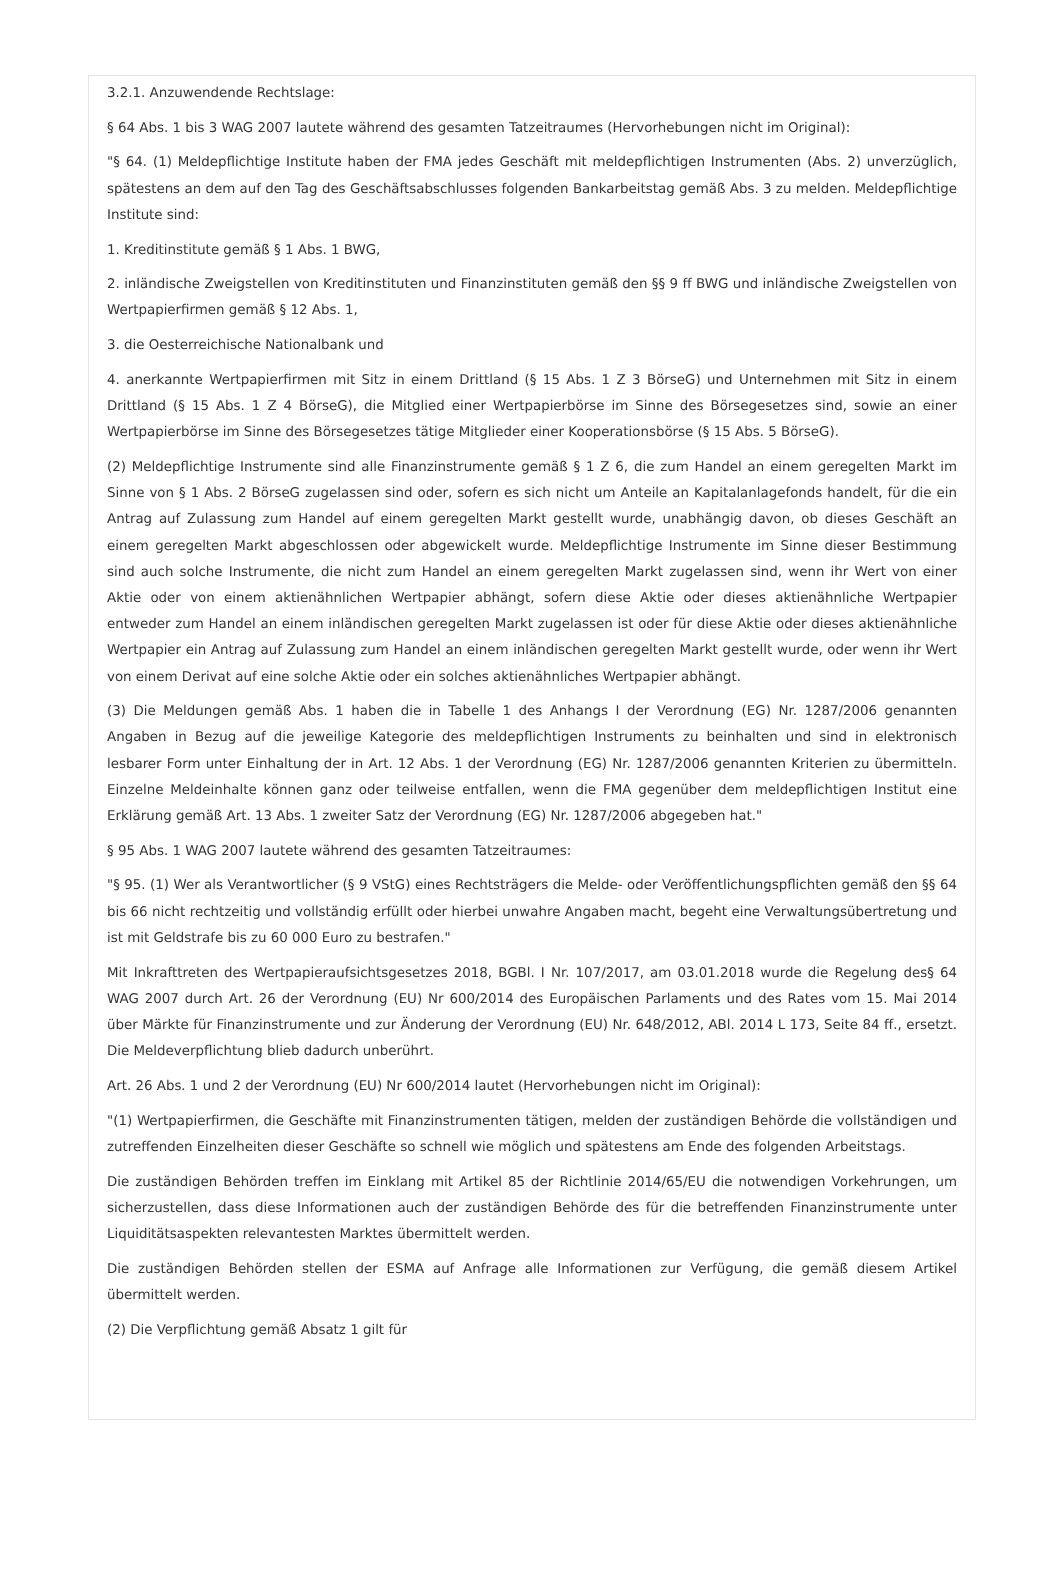3.2.1. Anzuwendende Rechtslage:
§ 64 Abs. 1 bis 3 WAG 2007 lautete während des gesamten Tatzeitraumes (Hervorhebungen nicht im Original):
"§ 64. (1) Meldepflichtige Institute haben der FMA jedes Geschäft mit meldepflichtigen Instrumenten (Abs. 2) unverzüglich, spätestens an dem auf den Tag des Geschäftsabschlusses folgenden Bankarbeitstag gemäß Abs. 3 zu melden. Meldepflichtige Institute sind:
1. Kreditinstitute gemäß § 1 Abs. 1 BWG,
2. inländische Zweigstellen von Kreditinstituten und Finanzinstituten gemäß den §§ 9 ff BWG und inländische Zweigstellen von Wertpapierfirmen gemäß § 12 Abs. 1,
3. die Oesterreichische Nationalbank und
4. anerkannte Wertpapierfirmen mit Sitz in einem Drittland (§ 15 Abs. 1 Z 3 BörseG) und Unternehmen mit Sitz in einem Drittland (§ 15 Abs. 1 Z 4 BörseG), die Mitglied einer Wertpapierbörse im Sinne des Börsegesetzes sind, sowie an einer Wertpapierbörse im Sinne des Börsegesetzes tätige Mitglieder einer Kooperationsbörse (§ 15 Abs. 5 BörseG).
(2) Meldepflichtige Instrumente sind alle Finanzinstrumente gemäß § 1 Z 6, die zum Handel an einem geregelten Markt im Sinne von § 1 Abs. 2 BörseG zugelassen sind oder, sofern es sich nicht um Anteile an Kapitalanlagefonds handelt, für die ein Antrag auf Zulassung zum Handel auf einem geregelten Markt gestellt wurde, unabhängig davon, ob dieses Geschäft an einem geregelten Markt abgeschlossen oder abgewickelt wurde. Meldepflichtige Instrumente im Sinne dieser Bestimmung sind auch solche Instrumente, die nicht zum Handel an einem geregelten Markt zugelassen sind, wenn ihr Wert von einer Aktie oder von einem aktienähnlichen Wertpapier abhängt, sofern diese Aktie oder dieses aktienähnliche Wertpapier entweder zum Handel an einem inländischen geregelten Markt zugelassen ist oder für diese Aktie oder dieses aktienähnliche Wertpapier ein Antrag auf Zulassung zum Handel an einem inländischen geregelten Markt gestellt wurde, oder wenn ihr Wert von einem Derivat auf eine solche Aktie oder ein solches aktienähnliches Wertpapier abhängt.
(3) Die Meldungen gemäß Abs. 1 haben die in Tabelle 1 des Anhangs I der Verordnung (EG) Nr. 1287/2006 genannten Angaben in Bezug auf die jeweilige Kategorie des meldepflichtigen Instruments zu beinhalten und sind in elektronisch lesbarer Form unter Einhaltung der in Art. 12 Abs. 1 der Verordnung (EG) Nr. 1287/2006 genannten Kriterien zu übermitteln. Einzelne Meldeinhalte können ganz oder teilweise entfallen, wenn die FMA gegenüber dem meldepflichtigen Institut eine Erklärung gemäß Art. 13 Abs. 1 zweiter Satz der Verordnung (EG) Nr. 1287/2006 abgegeben hat."
§ 95 Abs. 1 WAG 2007 lautete während des gesamten Tatzeitraumes:
"§ 95. (1) Wer als Verantwortlicher (§ 9 VStG) eines Rechtsträgers die Melde- oder Veröffentlichungspflichten gemäß den §§ 64 bis 66 nicht rechtzeitig und vollständig erfüllt oder hierbei unwahre Angaben macht, begeht eine Verwaltungsübertretung und ist mit Geldstrafe bis zu 60 000 Euro zu bestrafen."
Mit Inkrafttreten des Wertpapieraufsichtsgesetzes 2018, BGBl. I Nr. 107/2017, am 03.01.2018 wurde die Regelung des§ 64 WAG 2007 durch Art. 26 der Verordnung (EU) Nr 600/2014 des Europäischen Parlaments und des Rates vom 15. Mai 2014 über Märkte für Finanzinstrumente und zur Änderung der Verordnung (EU) Nr. 648/2012, ABl. 2014 L 173, Seite 84 ff., ersetzt. Die Meldeverpflichtung blieb dadurch unberührt.
Art. 26 Abs. 1 und 2 der Verordnung (EU) Nr 600/2014 lautet (Hervorhebungen nicht im Original):
"(1) Wertpapierfirmen, die Geschäfte mit Finanzinstrumenten tätigen, melden der zuständigen Behörde die vollständigen und zutreffenden Einzelheiten dieser Geschäfte so schnell wie möglich und spätestens am Ende des folgenden Arbeitstags.
Die zuständigen Behörden treffen im Einklang mit Artikel 85 der Richtlinie 2014/65/EU die notwendigen Vorkehrungen, um sicherzustellen, dass diese Informationen auch der zuständigen Behörde des für die betreffenden Finanzinstrumente unter Liquiditätsaspekten relevantesten Marktes übermittelt werden.
Die zuständigen Behörden stellen der ESMA auf Anfrage alle Informationen zur Verfügung, die gemäß diesem Artikel übermittelt werden.
(2) Die Verpflichtung gemäß Absatz 1 gilt für